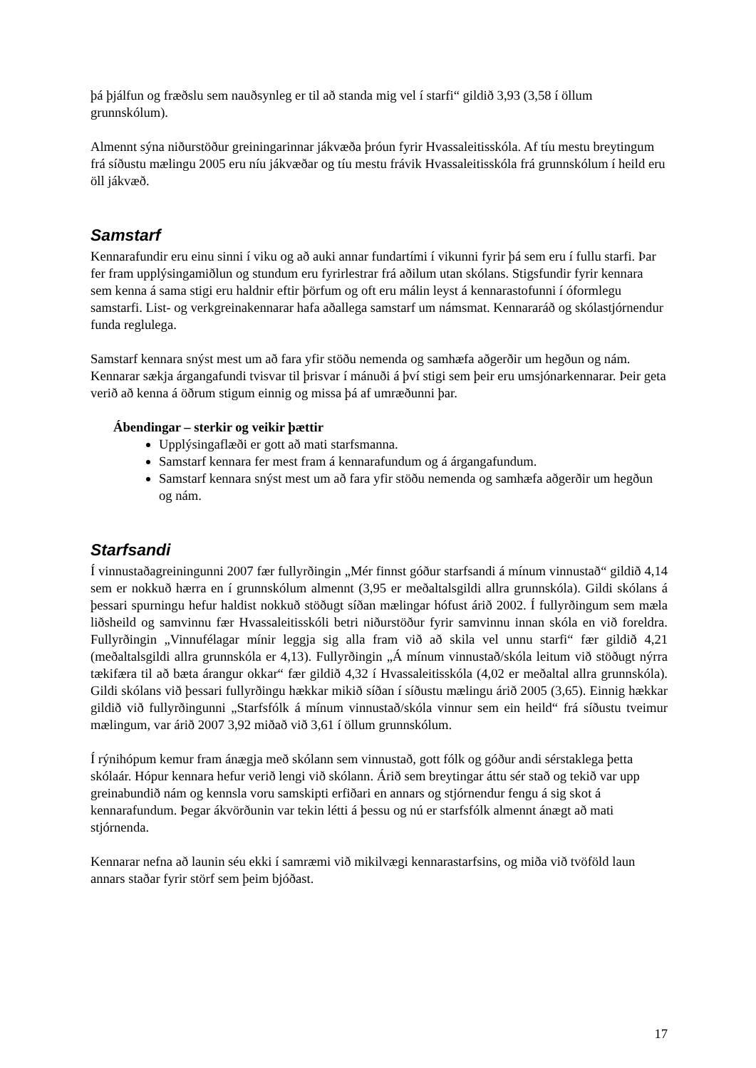þá þjálfun og fræðslu sem nauðsynleg er til að standa mig vel í starfi“ gildið 3,93 (3,58 í öllum grunnskólum).
Almennt sýna niðurstöður greiningarinnar jákvæða þróun fyrir Hvassaleitisskóla. Af tíu mestu breytingum frá síðustu mælingu 2005 eru níu jákvæðar og tíu mestu frávik Hvassaleitisskóla frá grunnskólum í heild eru öll jákvæð.
Samstarf
Kennarafundir eru einu sinni í viku og að auki annar fundartími í vikunni fyrir þá sem eru í fullu starfi. Þar fer fram upplýsingamiðlun og stundum eru fyrirlestrar frá aðilum utan skólans. Stigsfundir fyrir kennara sem kenna á sama stigi eru haldnir eftir þörfum og oft eru málin leyst á kennarastofunni í óformlegu samstarfi. List- og verkgreinakennarar hafa aðallega samstarf um námsmat. Kennararáð og skólastjórnendur funda reglulega.
Samstarf kennara snýst mest um að fara yfir stöðu nemenda og samhæfa aðgerðir um hegðun og nám. Kennarar sækja árgangafundi tvisvar til þrisvar í mánuði á því stigi sem þeir eru umsjónarkennarar. Þeir geta verið að kenna á öðrum stigum einnig og missa þá af umræðunni þar.
Ábendingar – sterkir og veikir þættir
Upplýsingaflæði er gott að mati starfsmanna.
Samstarf kennara fer mest fram á kennarafundum og á árgangafundum.
Samstarf kennara snýst mest um að fara yfir stöðu nemenda og samhæfa aðgerðir um hegðun og nám.
Starfsandi
Í vinnustaðagreiningunni 2007 fær fullyrðingin „Mér finnst góður starfsandi á mínum vinnustað“ gildið 4,14 sem er nokkuð hærra en í grunnskólum almennt (3,95 er meðaltalsgildi allra grunnskóla). Gildi skólans á þessari spurningu hefur haldist nokkuð stöðugt síðan mælingar hófust árið 2002. Í fullyrðingum sem mæla liðsheild og samvinnu fær Hvassaleitisskóli betri niðurstöður fyrir samvinnu innan skóla en við foreldra. Fullyrðingin „Vinnufélagar mínir leggja sig alla fram við að skila vel unnu starfi“ fær gildið 4,21 (meðaltalsgildi allra grunnskóla er 4,13). Fullyrðingin „Á mínum vinnustað/skóla leitum við stöðugt nýrra tækifæra til að bæta árangur okkar“ fær gildið 4,32 í Hvassaleitisskóla (4,02 er meðaltal allra grunnskóla). Gildi skólans við þessari fullyrðingu hækkar mikið síðan í síðustu mælingu árið 2005 (3,65). Einnig hækkar gildið við fullyrðingunni „Starfsfólk á mínum vinnustað/skóla vinnur sem ein heild“ frá síðustu tveimur mælingum, var árið 2007 3,92 miðað við 3,61 í öllum grunnskólum.
Í rýnihópum kemur fram ánægja með skólann sem vinnustað, gott fólk og góður andi sérstaklega þetta skólaár. Hópur kennara hefur verið lengi við skólann. Árið sem breytingar áttu sér stað og tekið var upp greinabundið nám og kennsla voru samskipti erfiðari en annars og stjórnendur fengu á sig skot á kennarafundum. Þegar ákvörðunin var tekin létti á þessu og nú er starfsfólk almennt ánægt að mati stjórnenda.
Kennarar nefna að launin séu ekki í samræmi við mikilvægi kennarastarfsins, og miða við tvöföld laun annars staðar fyrir störf sem þeim bjóðast.
17